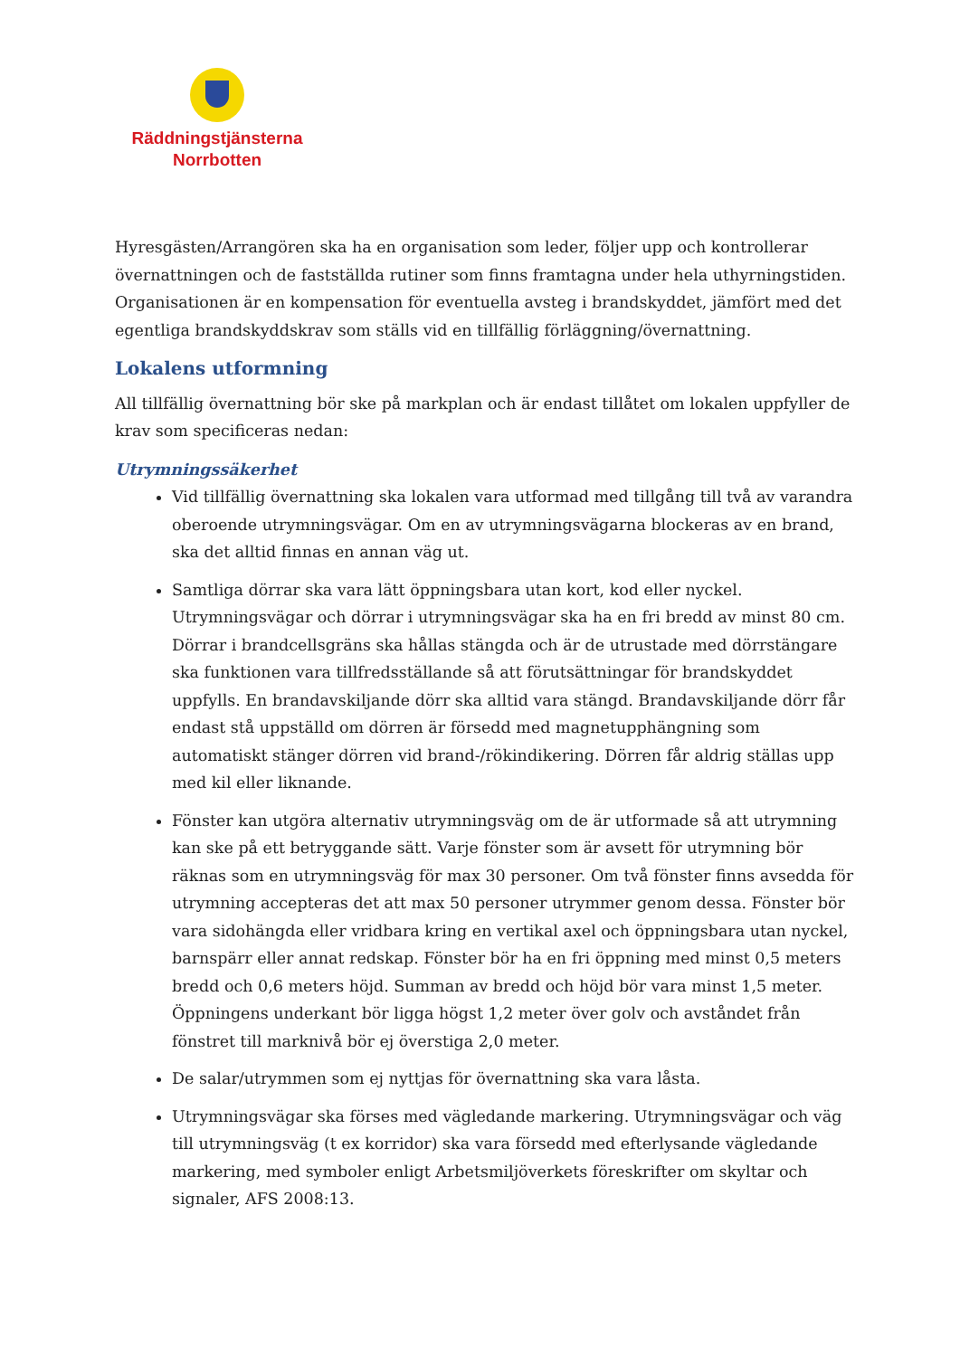Räddningstjänsterna
Norrbotten
Hyresgästen/Arrangören ska ha en organisation som leder, följer upp och kontrollerar övernattningen och de fastställda rutiner som finns framtagna under hela uthyrningstiden. Organisationen är en kompensation för eventuella avsteg i brandskyddet, jämfört med det egentliga brandskyddskrav som ställs vid en tillfällig förläggning/övernattning.
Lokalens utformning
All tillfällig övernattning bör ske på markplan och är endast tillåtet om lokalen uppfyller de krav som specificeras nedan:
Utrymningssäkerhet
Vid tillfällig övernattning ska lokalen vara utformad med tillgång till två av varandra oberoende utrymningsvägar. Om en av utrymningsvägarna blockeras av en brand, ska det alltid finnas en annan väg ut.
Samtliga dörrar ska vara lätt öppningsbara utan kort, kod eller nyckel. Utrymningsvägar och dörrar i utrymningsvägar ska ha en fri bredd av minst 80 cm. Dörrar i brandcellsgräns ska hållas stängda och är de utrustade med dörrstängare ska funktionen vara tillfredsställande så att förutsättningar för brandskyddet uppfylls. En brandavskiljande dörr ska alltid vara stängd. Brandavskiljande dörr får endast stå uppställd om dörren är försedd med magnetupphängning som automatiskt stänger dörren vid brand-/rökindikering. Dörren får aldrig ställas upp med kil eller liknande.
Fönster kan utgöra alternativ utrymningsväg om de är utformade så att utrymning kan ske på ett betryggande sätt. Varje fönster som är avsett för utrymning bör räknas som en utrymningsväg för max 30 personer. Om två fönster finns avsedda för utrymning accepteras det att max 50 personer utrymmer genom dessa. Fönster bör vara sidohängda eller vridbara kring en vertikal axel och öppningsbara utan nyckel, barnspärr eller annat redskap. Fönster bör ha en fri öppning med minst 0,5 meters bredd och 0,6 meters höjd. Summan av bredd och höjd bör vara minst 1,5 meter. Öppningens underkant bör ligga högst 1,2 meter över golv och avståndet från fönstret till marknivå bör ej överstiga 2,0 meter.
De salar/utrymmen som ej nyttjas för övernattning ska vara låsta.
Utrymningsvägar ska förses med vägledande markering. Utrymningsvägar och väg till utrymningsväg (t ex korridor) ska vara försedd med efterlysande vägledande markering, med symboler enligt Arbetsmiljöverkets föreskrifter om skyltar och signaler, AFS 2008:13.